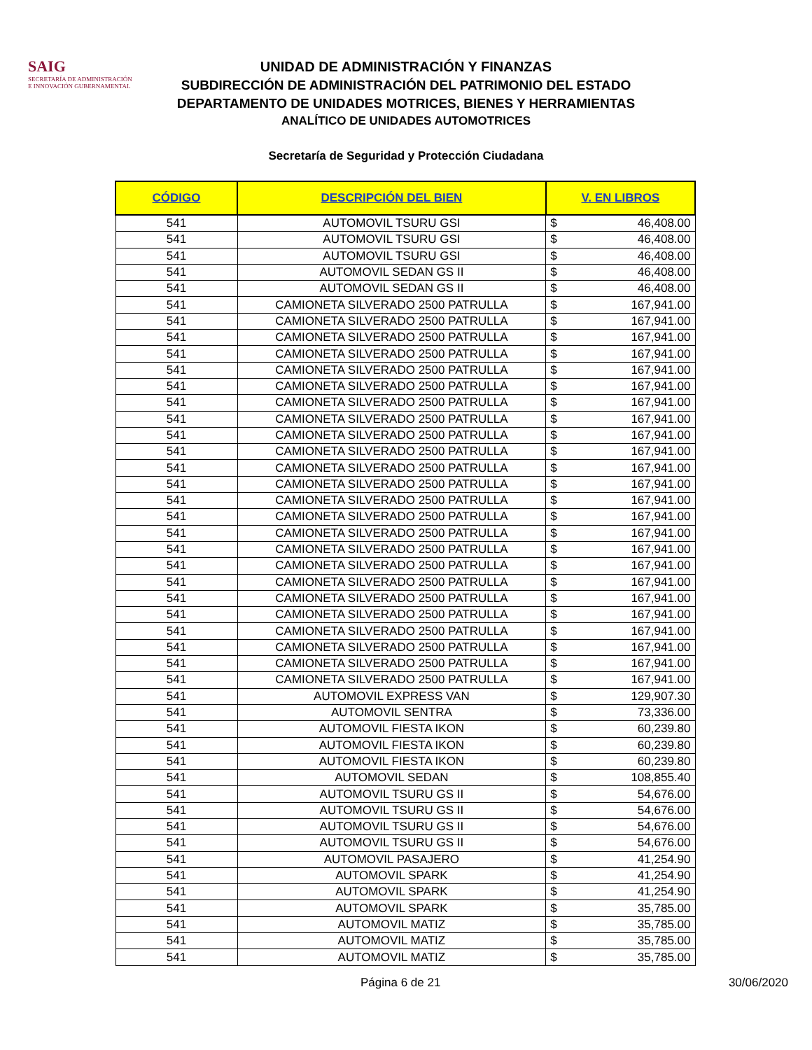SAIG
SECRETARÍA DE ADMINISTRACIÓN
E INNOVACIÓN GUBERNAMENTAL
UNIDAD DE ADMINISTRACIÓN Y FINANZAS
SUBDIRECCIÓN DE ADMINISTRACIÓN DEL PATRIMONIO DEL ESTADO
DEPARTAMENTO DE UNIDADES MOTRICES, BIENES Y HERRAMIENTAS
ANALÍTICO DE UNIDADES AUTOMOTRICES
Secretaría de Seguridad y Protección Ciudadana
| CÓDIGO | DESCRIPCIÓN DEL BIEN | V. EN LIBROS | |
| --- | --- | --- | --- |
| 541 | AUTOMOVIL TSURU GSI | $ | 46,408.00 |
| 541 | AUTOMOVIL TSURU GSI | $ | 46,408.00 |
| 541 | AUTOMOVIL TSURU GSI | $ | 46,408.00 |
| 541 | AUTOMOVIL SEDAN GS II | $ | 46,408.00 |
| 541 | AUTOMOVIL SEDAN GS II | $ | 46,408.00 |
| 541 | CAMIONETA SILVERADO 2500 PATRULLA | $ | 167,941.00 |
| 541 | CAMIONETA SILVERADO 2500 PATRULLA | $ | 167,941.00 |
| 541 | CAMIONETA SILVERADO 2500 PATRULLA | $ | 167,941.00 |
| 541 | CAMIONETA SILVERADO 2500 PATRULLA | $ | 167,941.00 |
| 541 | CAMIONETA SILVERADO 2500 PATRULLA | $ | 167,941.00 |
| 541 | CAMIONETA SILVERADO 2500 PATRULLA | $ | 167,941.00 |
| 541 | CAMIONETA SILVERADO 2500 PATRULLA | $ | 167,941.00 |
| 541 | CAMIONETA SILVERADO 2500 PATRULLA | $ | 167,941.00 |
| 541 | CAMIONETA SILVERADO 2500 PATRULLA | $ | 167,941.00 |
| 541 | CAMIONETA SILVERADO 2500 PATRULLA | $ | 167,941.00 |
| 541 | CAMIONETA SILVERADO 2500 PATRULLA | $ | 167,941.00 |
| 541 | CAMIONETA SILVERADO 2500 PATRULLA | $ | 167,941.00 |
| 541 | CAMIONETA SILVERADO 2500 PATRULLA | $ | 167,941.00 |
| 541 | CAMIONETA SILVERADO 2500 PATRULLA | $ | 167,941.00 |
| 541 | CAMIONETA SILVERADO 2500 PATRULLA | $ | 167,941.00 |
| 541 | CAMIONETA SILVERADO 2500 PATRULLA | $ | 167,941.00 |
| 541 | CAMIONETA SILVERADO 2500 PATRULLA | $ | 167,941.00 |
| 541 | CAMIONETA SILVERADO 2500 PATRULLA | $ | 167,941.00 |
| 541 | CAMIONETA SILVERADO 2500 PATRULLA | $ | 167,941.00 |
| 541 | CAMIONETA SILVERADO 2500 PATRULLA | $ | 167,941.00 |
| 541 | CAMIONETA SILVERADO 2500 PATRULLA | $ | 167,941.00 |
| 541 | CAMIONETA SILVERADO 2500 PATRULLA | $ | 167,941.00 |
| 541 | CAMIONETA SILVERADO 2500 PATRULLA | $ | 167,941.00 |
| 541 | CAMIONETA SILVERADO 2500 PATRULLA | $ | 167,941.00 |
| 541 | AUTOMOVIL EXPRESS VAN | $ | 129,907.30 |
| 541 | AUTOMOVIL SENTRA | $ | 73,336.00 |
| 541 | AUTOMOVIL FIESTA IKON | $ | 60,239.80 |
| 541 | AUTOMOVIL FIESTA IKON | $ | 60,239.80 |
| 541 | AUTOMOVIL FIESTA IKON | $ | 60,239.80 |
| 541 | AUTOMOVIL SEDAN | $ | 108,855.40 |
| 541 | AUTOMOVIL TSURU GS II | $ | 54,676.00 |
| 541 | AUTOMOVIL TSURU GS II | $ | 54,676.00 |
| 541 | AUTOMOVIL TSURU GS II | $ | 54,676.00 |
| 541 | AUTOMOVIL TSURU GS II | $ | 54,676.00 |
| 541 | AUTOMOVIL PASAJERO | $ | 41,254.90 |
| 541 | AUTOMOVIL SPARK | $ | 41,254.90 |
| 541 | AUTOMOVIL SPARK | $ | 41,254.90 |
| 541 | AUTOMOVIL SPARK | $ | 35,785.00 |
| 541 | AUTOMOVIL MATIZ | $ | 35,785.00 |
| 541 | AUTOMOVIL MATIZ | $ | 35,785.00 |
| 541 | AUTOMOVIL MATIZ | $ | 35,785.00 |
Página 6 de 21 30/06/2020